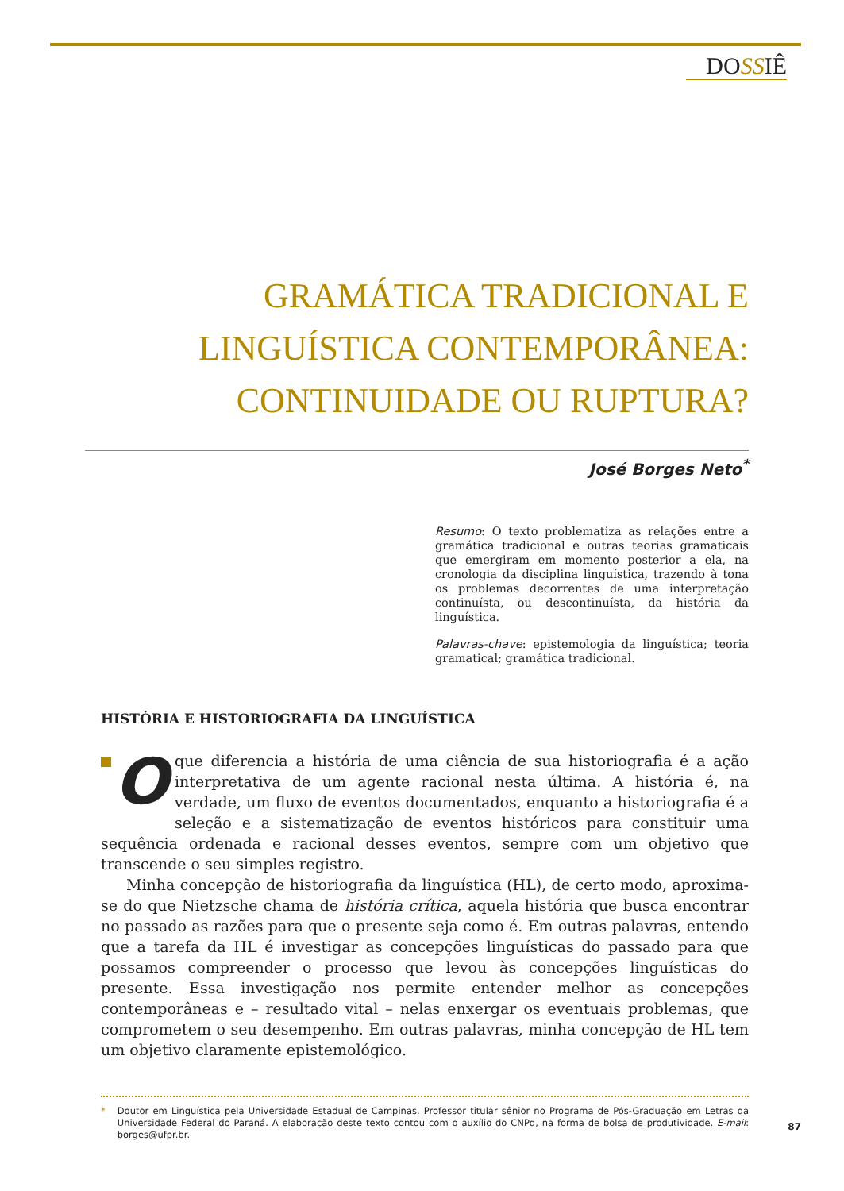DOSSIÊ
GRAMÁTICA TRADICIONAL E LINGUÍSTICA CONTEMPORÂNEA: CONTINUIDADE OU RUPTURA?
José Borges Neto<sup>*</sup>
Resumo: O texto problematiza as relações entre a gramática tradicional e outras teorias gramaticais que emergiram em momento posterior a ela, na cronologia da disciplina linguística, trazendo à tona os problemas decorrentes de uma interpretação continuísta, ou descontinuísta, da história da linguística.
Palavras-chave: epistemologia da linguística; teoria gramatical; gramática tradicional.
HISTÓRIA E HISTORIOGRAFIA DA LINGUÍSTICA
O que diferencia a história de uma ciência de sua historiografia é a ação interpretativa de um agente racional nesta última. A história é, na verdade, um fluxo de eventos documentados, enquanto a historiografia é a seleção e a sistematização de eventos históricos para constituir uma sequência ordenada e racional desses eventos, sempre com um objetivo que transcende o seu simples registro.
Minha concepção de historiografia da linguística (HL), de certo modo, aproxima-se do que Nietzsche chama de história crítica, aquela história que busca encontrar no passado as razões para que o presente seja como é. Em outras palavras, entendo que a tarefa da HL é investigar as concepções linguísticas do passado para que possamos compreender o processo que levou às concepções linguísticas do presente. Essa investigação nos permite entender melhor as concepções contemporâneas e – resultado vital – nelas enxergar os eventuais problemas, que comprometem o seu desempenho. Em outras palavras, minha concepção de HL tem um objetivo claramente epistemológico.
* Doutor em Linguística pela Universidade Estadual de Campinas. Professor titular sênior no Programa de Pós-Graduação em Letras da Universidade Federal do Paraná. A elaboração deste texto contou com o auxílio do CNPq, na forma de bolsa de produtividade. E-mail: borges@ufpr.br.
87